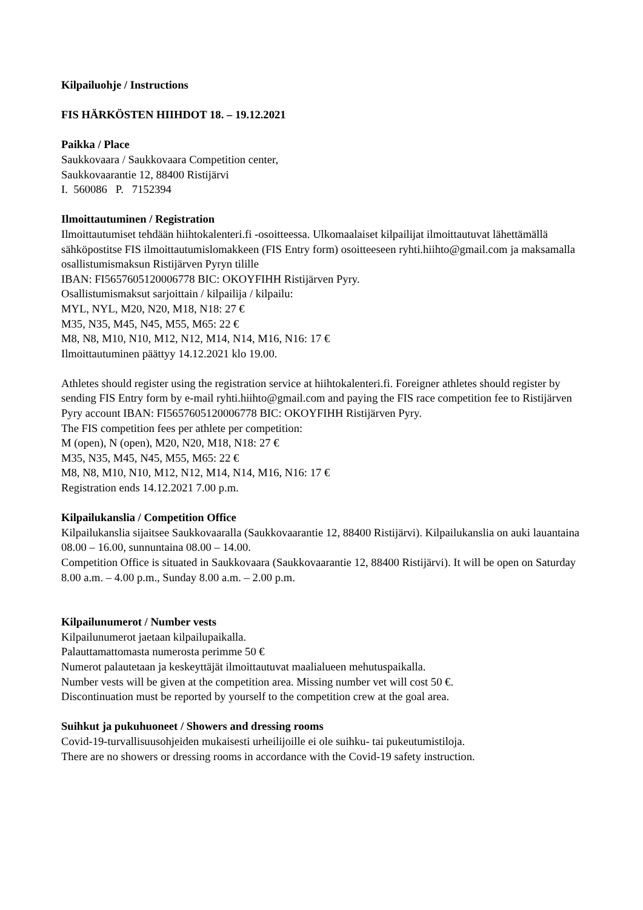Kilpailuohje / Instructions
FIS HÄRKÖSTEN HIIHDOT 18. – 19.12.2021
Paikka / Place
Saukkovaara / Saukkovaara Competition center,
Saukkovaarantie 12, 88400 Ristijärvi
I. 560086 P. 7152394
Ilmoittautuminen / Registration
Ilmoittautumiset tehdään hiihtokalenteri.fi -osoitteessa. Ulkomaalaiset kilpailijat ilmoittautuvat lähettämällä sähköpostitse FIS ilmoittautumislomakkeen (FIS Entry form) osoitteeseen ryhti.hiihto@gmail.com ja maksamalla osallistumismaksun Ristijärven Pyryn tilille
IBAN: FI5657605120006778 BIC: OKOYFIHH Ristijärven Pyry.
Osallistumismaksut sarjoittain / kilpailija / kilpailu:
MYL, NYL, M20, N20, M18, N18: 27 €
M35, N35, M45, N45, M55, M65: 22 €
M8, N8, M10, N10, M12, N12, M14, N14, M16, N16: 17 €
Ilmoittautuminen päättyy 14.12.2021 klo 19.00.
Athletes should register using the registration service at hiihtokalenteri.fi. Foreigner athletes should register by sending FIS Entry form by e-mail ryhti.hiihto@gmail.com and paying the FIS race competition fee to Ristijärven Pyry account IBAN: FI5657605120006778 BIC: OKOYFIHH Ristijärven Pyry.
The FIS competition fees per athlete per competition:
M (open), N (open), M20, N20, M18, N18: 27 €
M35, N35, M45, N45, M55, M65: 22 €
M8, N8, M10, N10, M12, N12, M14, N14, M16, N16: 17 €
Registration ends 14.12.2021 7.00 p.m.
Kilpailukanslia / Competition Office
Kilpailukanslia sijaitsee Saukkovaaralla (Saukkovaarantie 12, 88400 Ristijärvi). Kilpailukanslia on auki lauantaina 08.00 – 16.00, sunnuntaina 08.00 – 14.00.
Competition Office is situated in Saukkovaara (Saukkovaarantie 12, 88400 Ristijärvi). It will be open on Saturday 8.00 a.m. – 4.00 p.m., Sunday 8.00 a.m. – 2.00 p.m.
Kilpailunumerot / Number vests
Kilpailunumerot jaetaan kilpailupaikalla.
Palauttamattomasta numerosta perimme 50 €
Numerot palautetaan ja keskeyttäjät ilmoittautuvat maalialueen mehutuspaikalla.
Number vests will be given at the competition area. Missing number vet will cost 50 €.
Discontinuation must be reported by yourself to the competition crew at the goal area.
Suihkut ja pukuhuoneet / Showers and dressing rooms
Covid-19-turvallisuusohjeiden mukaisesti urheilijoille ei ole suihku- tai pukeutumistiloja.
There are no showers or dressing rooms in accordance with the Covid-19 safety instruction.